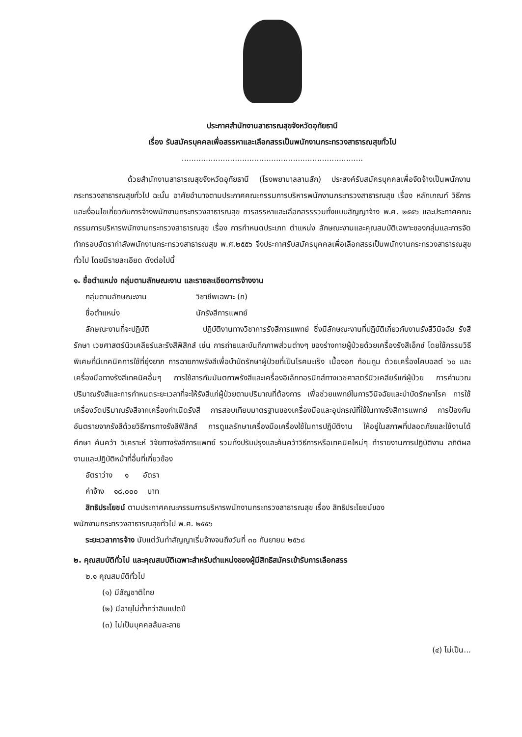ประกาศสำนักงานสาธารณสุขจังหวัดอุทัยธานี
เรื่อง รับสมัครบุคคลเพื่อสรรหาและเลือกสรรเป็นพนักงานกระทรวงสาธารณสุขทั่วไป
...........................................................................
ด้วยสำนักงานสาธารณสุขจังหวัดอุทัยธานี (โรงพยาบาลลานสัก) ประสงค์รับสมัครบุคคลเพื่อจัดจ้างเป็นพนักงานกระทรวงสาธารณสุขทั่วไป ฉะนั้น อาศัยอำนาจตามประกาศคณะกรรมการบริหารพนักงานกระทรวงสาธารณสุข เรื่อง หลักเกณฑ์ วิธีการ และเงื่อนไขเกี่ยวกับการจ้างพนักงานกระทรวงสาธารณสุข การสรรหาและเลือกสรรรวมทั้งแบบสัญญาจ้าง พ.ศ. ๒๕๕๖ และประกาศคณะกรรมการบริหารพนักงานกระทรวงสาธารณสุข เรื่อง การกำหนดประเภท ตำแหน่ง ลักษณะงานและคุณสมบัติเฉพาะของกลุ่มและการจัดทำกรอบอัตรากำลังพนักงานกระทรวงสาธารณสุข พ.ศ.๒๕๕๖ จึงประกาศรับสมัครบุคคลเพื่อเลือกสรรเป็นพนักงานกระทรวงสาธารณสุขทั่วไป โดยมีรายละเอียด ดังต่อไปนี้
๑. ชื่อตำแหน่ง กลุ่มตามลักษณะงาน และรายละเอียดการจ้างงาน
กลุ่มตามลักษณะงาน วิชาชีพเฉพาะ (ก)
ชื่อตำแหน่ง นักรังสีการแพทย์
ลักษณะงานที่จะปฏิบัติ ปฏิบัติงานทางวิชาการรังสีการแพทย์ ซึ่งมีลักษณะงานที่ปฏิบัติเกี่ยวกับงานรังสีวินิจฉัย รังสีรักษา เวชศาสตร์นิวเคลียร์และรังสีฟิสิกส์ เช่น การถ่ายและบันทึกภาพส่วนต่างๆ ของร่างกายผู้ป่วยด้วยเครื่องรังสีเอ็กซ์ โดยใช้กรรมวิธีพิเศษที่มีเทคนิคการใช้ที่ยุ่งยาก การฉายภาพรังสีเพื่อบำบัดรักษาผู้ป่วยที่เป็นโรคมะเร็ง เนื้องอก ก้อนทูม ด้วยเครื่องโคบอลต์ ๖๐ และเครื่องมือทางรังสีเทคนิคอื่นๆ การใช้สารกัมมันตภาพรังสีและเครื่องอิเล็กทอรนิกส์ทางเวชศาสตร์นิวเคลียร์แก่ผู้ป่วย การคำนวณปริมาณรังสีและการกำหนดระยะเวลาที่จะให้รังสีแก่ผู้ป่วยตามปริมาณที่ต้องการ เพื่อช่วยแพทย์ในการวินิจฉัยและบำบัดรักษาโรค การใช้เครื่องวัดปริมาณรังสีจากเครื่องกำเนิดรังสี การสอบเทียบมาตรฐานของเครื่องมือและอุปกรณ์ที่ใช้ในทางรังสีการแพทย์ การป้องกันอันตรายจากรังสีด้วยวิธีการทางรังสีฟิสิกส์ การดูแลรักษาเครื่องมือเครื่องใช้ในการปฏิบัติงาน ให้อยู่ในสภาพที่ปลอดภัยและใช้งานได้ ศึกษา ค้นคว้า วิเคราะห์ วิจัยทางรังสีการแพทย์ รวมทั้งปรับปรุงและค้นคว้าวิธีการหรือเทคนิคใหม่ๆ ทำรายงานการปฏิบัติงาน สถิติผลงานและปฏิบัติหน้าที่อื่นที่เกี่ยวข้อง
อัตราว่าง ๑ อัตรา
ค่าจ้าง ๑๘,๐๐๐ บาท
สิทธิประโยชน์ ตามประกาศคณะกรรมการบริหารพนักงานกระทรวงสาธารณสุข เรื่อง สิทธิประโยชน์ของ
พนักงานกระทรวงสาธารณสุขทั่วไป พ.ศ. ๒๕๕๖
ระยะเวลาการจ้าง นับแต่วันทำสัญญาเริ่มจ้างจนถึงวันที่ ๓๐ กันยายน ๒๕๖๘
๒. คุณสมบัติทั่วไป และคุณสมบัติเฉพาะสำหรับตำแหน่งของผู้มีสิทธิสมัครเข้ารับการเลือกสรร
๒.๑ คุณสมบัติทั่วไป
(๑) มีสัญชาติไทย
(๒) มีอายุไม่ต่ำกว่าสิบแปดปี
(๓) ไม่เป็นบุคคลล้มละลาย
(๔) ไม่เป็น...